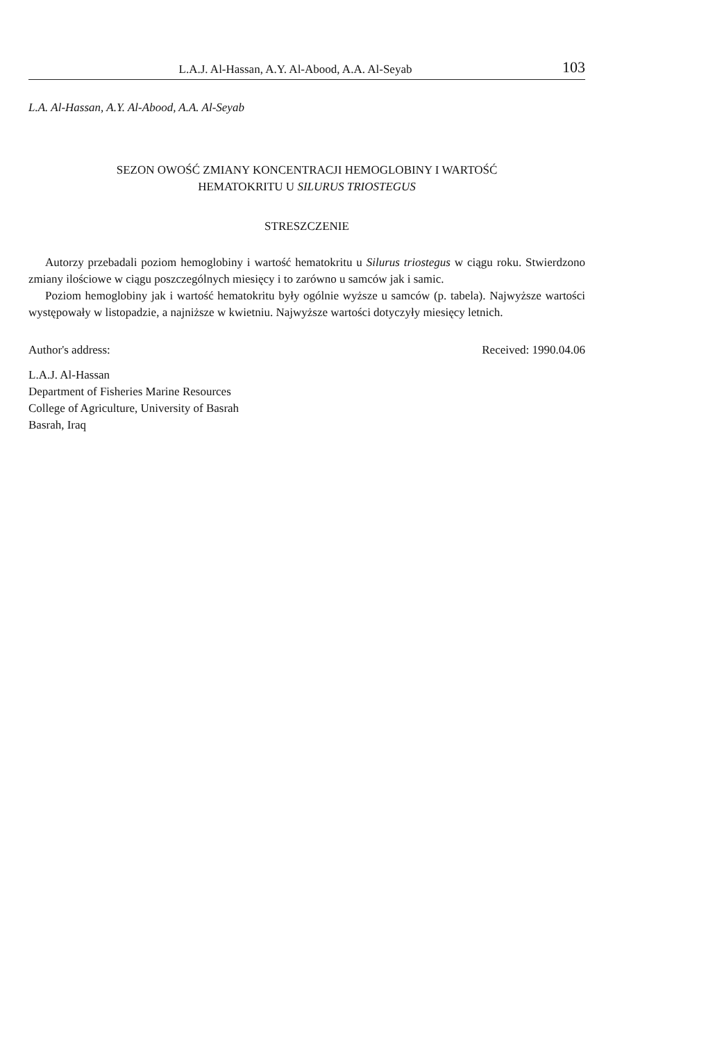L.A.J. Al-Hassan, A.Y. Al-Abood, A.A. Al-Seyab 103
L.A. Al-Hassan, A.Y. Al-Abood, A.A. Al-Seyab
SEZON OWOŚĆ ZMIANY KONCENTRACJI HEMOGLOBINY I WARTOŚĆ
HEMATOKRITU U SILURUS TRIOSTEGUS
STRESZCZENIE
Autorzy przebadali poziom hemoglobiny i wartość hematokritu u Silurus triostegus w ciągu roku. Stwierdzono zmiany ilościowe w ciągu poszczególnych miesięcy i to zarówno u samców jak i samic.
Poziom hemoglobiny jak i wartość hematokritu były ogólnie wyższe u samców (p. tabela). Najwyższe wartości występowały w listopadzie, a najniższe w kwietniu. Najwyższe wartości dotyczyły miesięcy letnich.
Author's address: Received: 1990.04.06
L.A.J. Al-Hassan
Department of Fisheries Marine Resources
College of Agriculture, University of Basrah
Basrah, Iraq